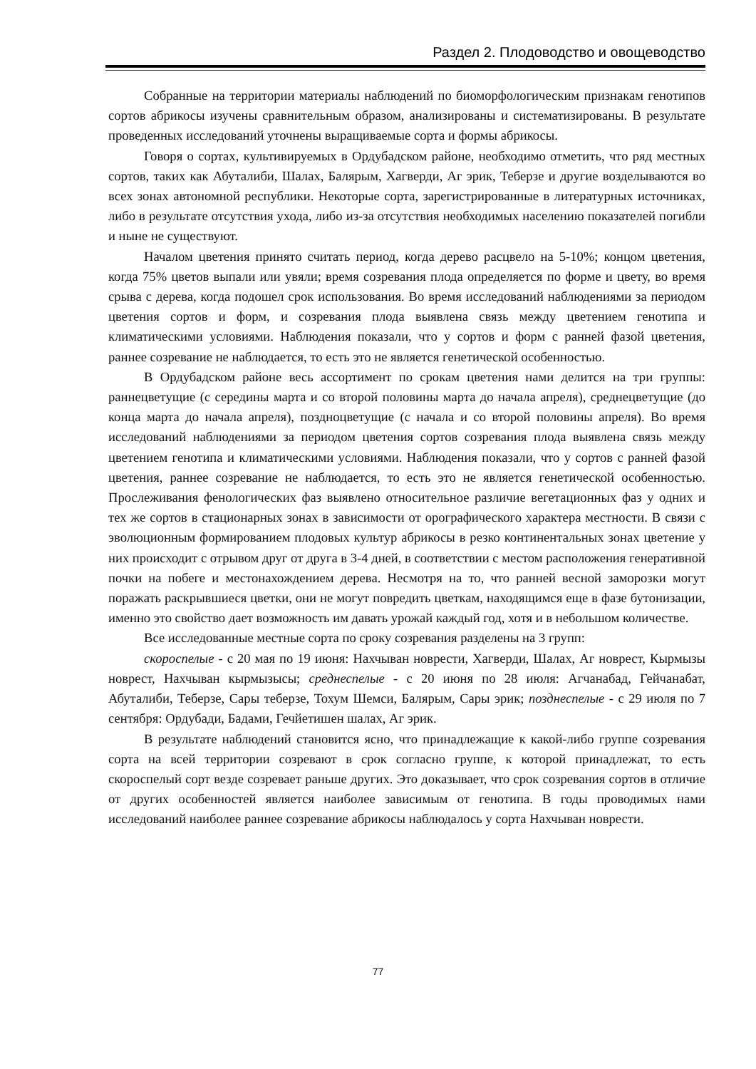Раздел 2. Плодоводство и овощеводство
Собранные на территории материалы наблюдений по биоморфологическим признакам генотипов сортов абрикосы изучены сравнительным образом, анализированы и систематизированы. В результате проведенных исследований уточнены выращиваемые сорта и формы абрикосы.
Говоря о сортах, культивируемых в Ордубадском районе, необходимо отметить, что ряд местных сортов, таких как Абуталиби, Шалах, Балярым, Хагверди, Аг эрик, Теберзе и другие возделываются во всех зонах автономной республики. Некоторые сорта, зарегистрированные в литературных источниках, либо в результате отсутствия ухода, либо из-за отсутствия необходимых населению показателей погибли и ныне не существуют.
Началом цветения принято считать период, когда дерево расцвело на 5-10%; концом цветения, когда 75% цветов выпали или увяли; время созревания плода определяется по форме и цвету, во время срыва с дерева, когда подошел срок использования. Во время исследований наблюдениями за периодом цветения сортов и форм, и созревания плода выявлена связь между цветением генотипа и климатическими условиями. Наблюдения показали, что у сортов и форм с ранней фазой цветения, раннее созревание не наблюдается, то есть это не является генетической особенностью.
В Ордубадском районе весь ассортимент по срокам цветения нами делится на три группы: раннецветущие (с середины марта и со второй половины марта до начала апреля), среднецветущие (до конца марта до начала апреля), поздноцветущие (с начала и со второй половины апреля). Во время исследований наблюдениями за периодом цветения сортов созревания плода выявлена связь между цветением генотипа и климатическими условиями. Наблюдения показали, что у сортов с ранней фазой цветения, раннее созревание не наблюдается, то есть это не является генетической особенностью. Прослеживания фенологических фаз выявлено относительное различие вегетационных фаз у одних и тех же сортов в стационарных зонах в зависимости от орографического характера местности. В связи с эволюционным формированием плодовых культур абрикосы в резко континентальных зонах цветение у них происходит с отрывом друг от друга в 3-4 дней, в соответствии с местом расположения генеративной почки на побеге и местонахождением дерева. Несмотря на то, что ранней весной заморозки могут поражать раскрывшиеся цветки, они не могут повредить цветкам, находящимся еще в фазе бутонизации, именно это свойство дает возможность им давать урожай каждый год, хотя и в небольшом количестве.
Все исследованные местные сорта по сроку созревания разделены на 3 групп:
скороспелые - с 20 мая по 19 июня: Нахчыван новрести, Хагверди, Шалах, Аг новрест, Кырмызы новрест, Нахчыван кырмызысы; среднеспелые - с 20 июня по 28 июля: Агчанабад, Гейчанабат, Абуталиби, Теберзе, Сары теберзе, Тохум Шемси, Балярым, Сары эрик; позднеспелые - с 29 июля по 7 сентября: Ордубади, Бадами, Гечйетишен шалах, Аг эрик.
В результате наблюдений становится ясно, что принадлежащие к какой-либо группе созревания сорта на всей территории созревают в срок согласно группе, к которой принадлежат, то есть скороспелый сорт везде созревает раньше других. Это доказывает, что срок созревания сортов в отличие от других особенностей является наиболее зависимым от генотипа. В годы проводимых нами исследований наиболее раннее созревание абрикосы наблюдалось у сорта Нахчыван новрести.
77